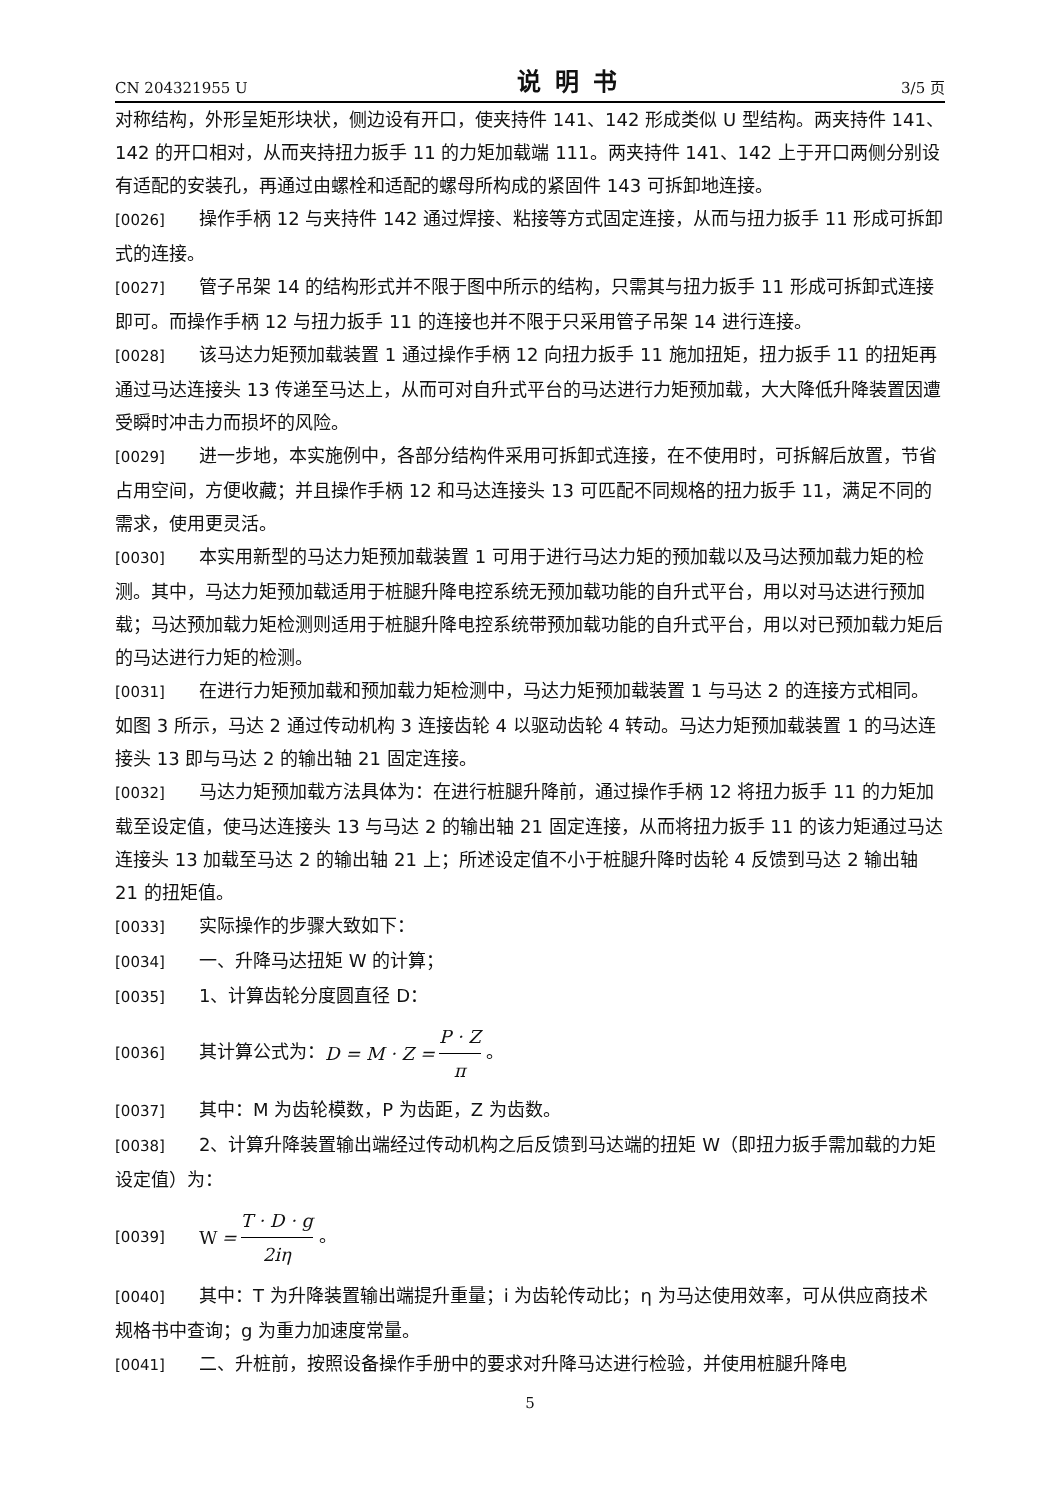CN 204321955 U 说明书 3/5 页
对称结构，外形呈矩形块状，侧边设有开口，使夹持件 141、142 形成类似 U 型结构。两夹持件 141、142 的开口相对，从而夹持扭力扳手 11 的力矩加载端 111。两夹持件 141、142 上于开口两侧分别设有适配的安装孔，再通过由螺栓和适配的螺母所构成的紧固件 143 可拆卸地连接。
[0026] 操作手柄 12 与夹持件 142 通过焊接、粘接等方式固定连接，从而与扭力扳手 11 形成可拆卸式的连接。
[0027] 管子吊架 14 的结构形式并不限于图中所示的结构，只需其与扭力扳手 11 形成可拆卸式连接即可。而操作手柄 12 与扭力扳手 11 的连接也并不限于只采用管子吊架 14 进行连接。
[0028] 该马达力矩预加载装置 1 通过操作手柄 12 向扭力扳手 11 施加扭矩，扭力扳手 11 的扭矩再通过马达连接头 13 传递至马达上，从而可对自升式平台的马达进行力矩预加载，大大降低升降装置因遭受瞬时冲击力而损坏的风险。
[0029] 进一步地，本实施例中，各部分结构件采用可拆卸式连接，在不使用时，可拆解后放置，节省占用空间，方便收藏；并且操作手柄 12 和马达连接头 13 可匹配不同规格的扭力扳手 11，满足不同的需求，使用更灵活。
[0030] 本实用新型的马达力矩预加载装置 1 可用于进行马达力矩的预加载以及马达预加载力矩的检测。其中，马达力矩预加载适用于桩腿升降电控系统无预加载功能的自升式平台，用以对马达进行预加载；马达预加载力矩检测则适用于桩腿升降电控系统带预加载功能的自升式平台，用以对已预加载力矩后的马达进行力矩的检测。
[0031] 在进行力矩预加载和预加载力矩检测中，马达力矩预加载装置 1 与马达 2 的连接方式相同。如图 3 所示，马达 2 通过传动机构 3 连接齿轮 4 以驱动齿轮 4 转动。马达力矩预加载装置 1 的马达连接头 13 即与马达 2 的输出轴 21 固定连接。
[0032] 马达力矩预加载方法具体为：在进行桩腿升降前，通过操作手柄 12 将扭力扳手 11 的力矩加载至设定值，使马达连接头 13 与马达 2 的输出轴 21 固定连接，从而将扭力扳手 11 的该力矩通过马达连接头 13 加载至马达 2 的输出轴 21 上；所述设定值不小于桩腿升降时齿轮 4 反馈到马达 2 输出轴 21 的扭矩值。
[0033] 实际操作的步骤大致如下：
[0034] 一、升降马达扭矩 W 的计算；
[0035] 1、计算齿轮分度圆直径 D：
[0036] 其计算公式为：D = M · Z = P · Z π 。
[0037] 其中：M 为齿轮模数，P 为齿距，Z 为齿数。
[0038] 2、计算升降装置输出端经过传动机构之后反馈到马达端的扭矩 W（即扭力扳手需加载的力矩设定值）为：
[0039] W = T · D · g 2iη 。
[0040] 其中：T 为升降装置输出端提升重量；i 为齿轮传动比；η 为马达使用效率，可从供应商技术规格书中查询；g 为重力加速度常量。
[0041] 二、升桩前，按照设备操作手册中的要求对升降马达进行检验，并使用桩腿升降电
5